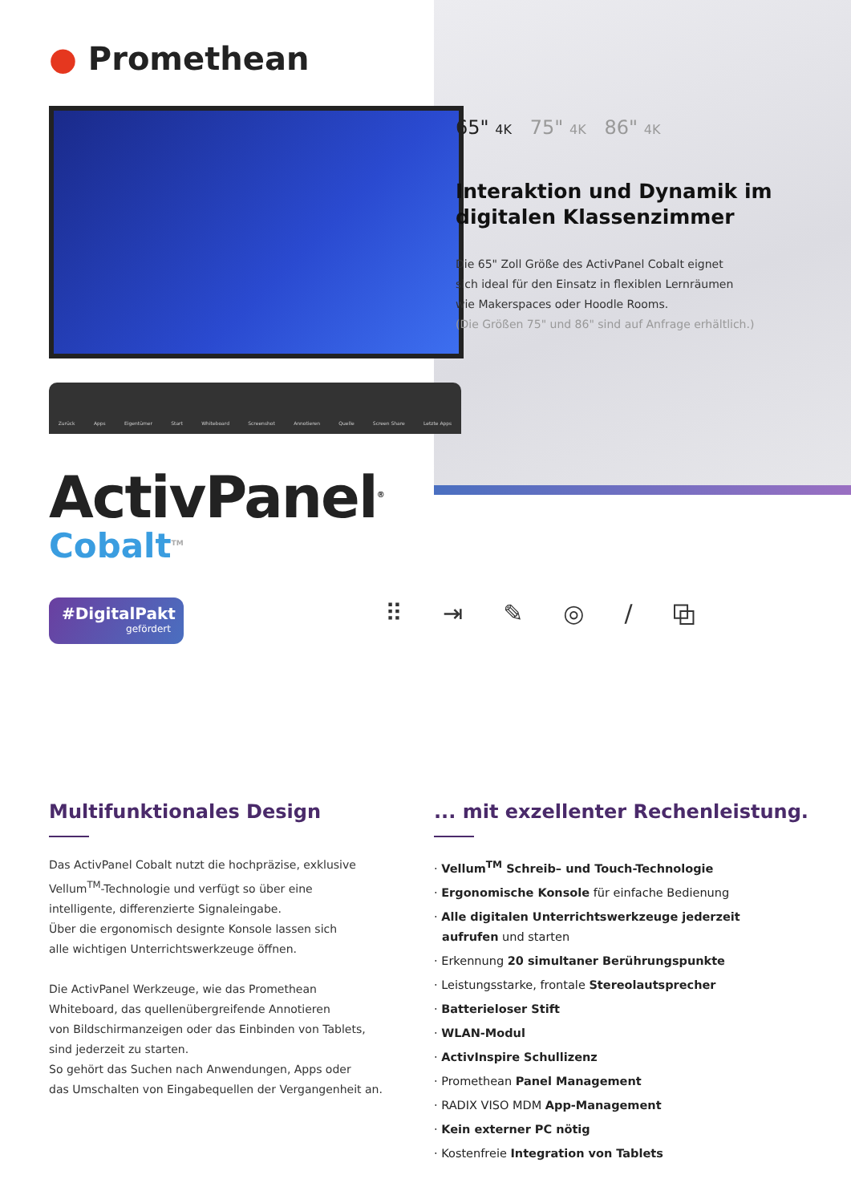● Promethean
Zurück Apps Eigentümer Start Whiteboard Screenshot Annotieren Quelle Screen Share Letzte Apps
ActivPanel<sup>®</sup>
Cobalt<sup>TM</sup>
#DigitalPakt
gefördert
65" 4K 75" 4K 86" 4K
Interaktion und Dynamik im digitalen Klassenzimmer
Die 65" Zoll Größe des ActivPanel Cobalt eignet
sich ideal für den Einsatz in flexiblen Lernräumen
wie Makerspaces oder Hoodle Rooms.
(Die Größen 75" und 86" sind auf Anfrage erhältlich.)
⠿ ⇥ ✎ ◎ ∕ ⧉
Multifunktionales Design
Das ActivPanel Cobalt nutzt die hochpräzise, exklusive
Vellum<sup>TM</sup>-Technologie und verfügt so über eine
intelligente, differenzierte Signaleingabe.
Über die ergonomisch designte Konsole lassen sich
alle wichtigen Unterrichtswerkzeuge öffnen.
Die ActivPanel Werkzeuge, wie das Promethean
Whiteboard, das quellenübergreifende Annotieren
von Bildschirmanzeigen oder das Einbinden von Tablets,
sind jederzeit zu starten.
So gehört das Suchen nach Anwendungen, Apps oder
das Umschalten von Eingabequellen der Vergangenheit an.
... mit exzellenter Rechenleistung.
· Vellum<sup>TM</sup> Schreib– und Touch-Technologie
· Ergonomische Konsole für einfache Bedienung
· Alle digitalen Unterrichtswerkzeuge jederzeit
aufrufen und starten
· Erkennung 20 simultaner Berührungspunkte
· Leistungsstarke, frontale Stereolautsprecher
· Batterieloser Stift
· WLAN-Modul
· ActivInspire Schullizenz
· Promethean Panel Management
· RADIX VISO MDM App-Management
· Kein externer PC nötig
· Kostenfreie Integration von Tablets